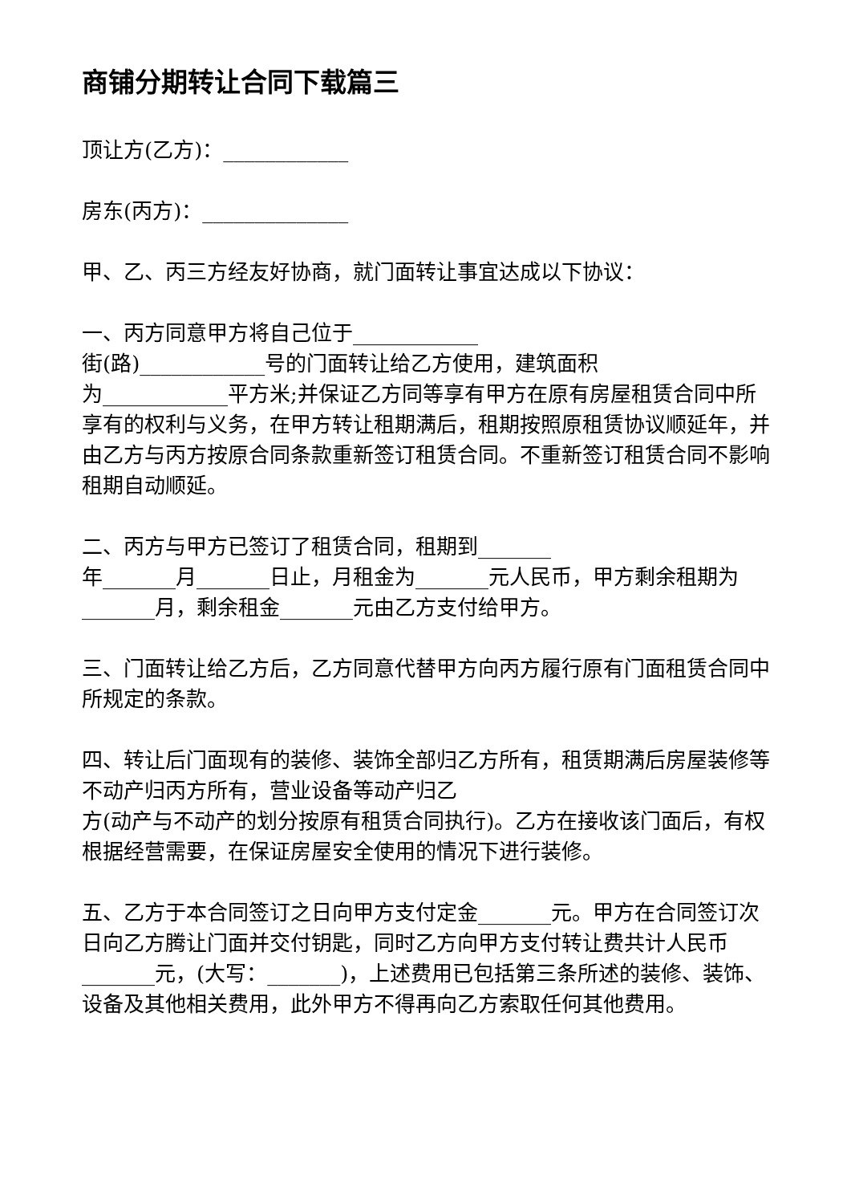商铺分期转让合同下载篇三
顶让方(乙方)：____________
房东(丙方)：______________
甲、乙、丙三方经友好协商，就门面转让事宜达成以下协议：
一、丙方同意甲方将自己位于____________
街(路)____________号的门面转让给乙方使用，建筑面积
为____________平方米;并保证乙方同等享有甲方在原有房屋租赁合同中所享有的权利与义务，在甲方转让租期满后，租期按照原租赁协议顺延年，并由乙方与丙方按原合同条款重新签订租赁合同。不重新签订租赁合同不影响租期自动顺延。
二、丙方与甲方已签订了租赁合同，租期到_______
年_______月_______日止，月租金为_______元人民币，甲方剩余租期为_______月，剩余租金_______元由乙方支付给甲方。
三、门面转让给乙方后，乙方同意代替甲方向丙方履行原有门面租赁合同中所规定的条款。
四、转让后门面现有的装修、装饰全部归乙方所有，租赁期满后房屋装修等不动产归丙方所有，营业设备等动产归乙
方(动产与不动产的划分按原有租赁合同执行)。乙方在接收该门面后，有权根据经营需要，在保证房屋安全使用的情况下进行装修。
五、乙方于本合同签订之日向甲方支付定金_______元。甲方在合同签订次日向乙方腾让门面并交付钥匙，同时乙方向甲方支付转让费共计人民币 _______元，(大写：_______)，上述费用已包括第三条所述的装修、装饰、设备及其他相关费用，此外甲方不得再向乙方索取任何其他费用。